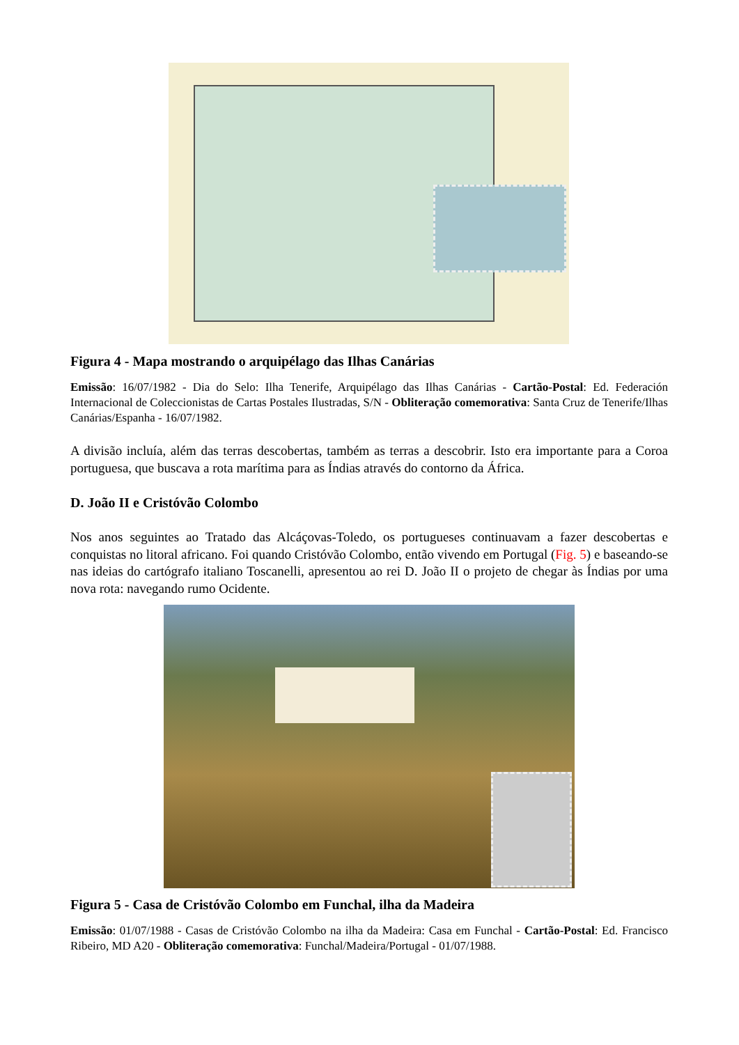Figura 4 - Mapa mostrando o arquipélago das Ilhas Canárias
Emissão: 16/07/1982 - Dia do Selo: Ilha Tenerife, Arquipélago das Ilhas Canárias - Cartão-Postal: Ed. Federación Internacional de Coleccionistas de Cartas Postales Ilustradas, S/N - Obliteração comemorativa: Santa Cruz de Tenerife/Ilhas Canárias/Espanha - 16/07/1982.
A divisão incluía, além das terras descobertas, também as terras a descobrir. Isto era importante para a Coroa portuguesa, que buscava a rota marítima para as Índias através do contorno da África.
D. João II e Cristóvão Colombo
Nos anos seguintes ao Tratado das Alcáçovas-Toledo, os portugueses continuavam a fazer descobertas e conquistas no litoral africano. Foi quando Cristóvão Colombo, então vivendo em Portugal (Fig. 5) e baseando-se nas ideias do cartógrafo italiano Toscanelli, apresentou ao rei D. João II o projeto de chegar às Índias por uma nova rota: navegando rumo Ocidente.
Figura 5 - Casa de Cristóvão Colombo em Funchal, ilha da Madeira
Emissão: 01/07/1988 - Casas de Cristóvão Colombo na ilha da Madeira: Casa em Funchal - Cartão-Postal: Ed. Francisco Ribeiro, MD A20 - Obliteração comemorativa: Funchal/Madeira/Portugal - 01/07/1988.